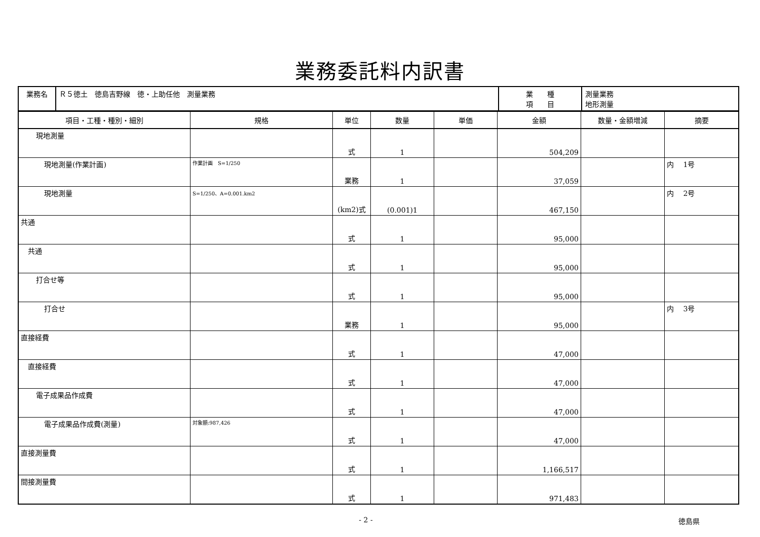業務委託料内訳書
| 業務名 | Ｒ５徳土 徳島吉野線 徳・上助任他 測量業務 | 業 種 項 目 | 測量業務 地形測量 |
| 項目・工種・種別・細別 | 規格 | 単位 | 数量 | 単価 | 金額 | 数量・金額増減 | 摘要 |
| --- | --- | --- | --- | --- | --- | --- | --- |
| 現地測量 | | 式 | 1 | | 504,209 | | |
| 現地測量(作業計画) | 作業計画 S=1/250 | 業務 | 1 | | 37,059 | | 内 1号 |
| 現地測量 | S=1/250、A=0.001.km2 | (km2)式 | (0.001)1 | | 467,150 | | 内 2号 |
| 共通 | | 式 | 1 | | 95,000 | | |
| 共通 | | 式 | 1 | | 95,000 | | |
| 打合せ等 | | 式 | 1 | | 95,000 | | |
| 打合せ | | 業務 | 1 | | 95,000 | | 内 3号 |
| 直接経費 | | 式 | 1 | | 47,000 | | |
| 直接経費 | | 式 | 1 | | 47,000 | | |
| 電子成果品作成費 | | 式 | 1 | | 47,000 | | |
| 電子成果品作成費(測量) | 対象額:987,426 | 式 | 1 | | 47,000 | | |
| 直接測量費 | | 式 | 1 | | 1,166,517 | | |
| 間接測量費 | | 式 | 1 | | 971,483 | | |
- 2 - 徳島県